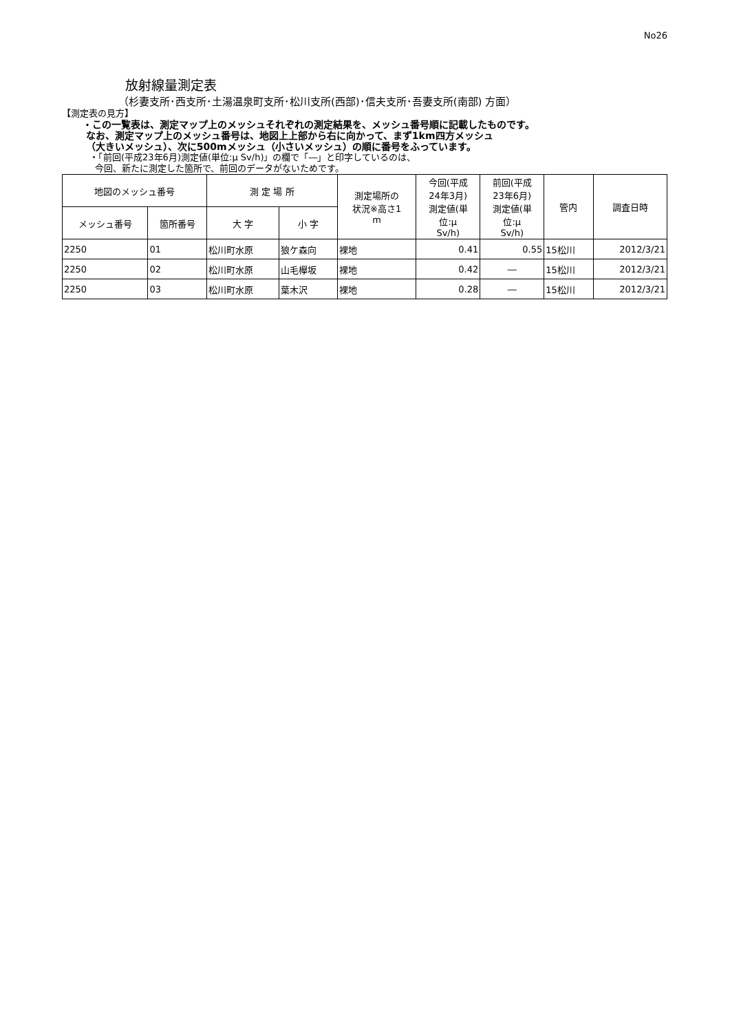No26
放射線量測定表
（杉妻支所･西支所･土湯温泉町支所･松川支所(西部)･信夫支所･吾妻支所(南部) 方面）
【測定表の見方】
・この一覧表は、測定マップ上のメッシュそれぞれの測定結果を、メッシュ番号順に記載したものです。
なお、測定マップ上のメッシュ番号は、地図上上部から右に向かって、まず1km四方メッシュ
（大きいメッシュ）、次に500mメッシュ（小さいメッシュ）の順に番号をふっています。
・「前回(平成23年6月)測定値(単位:μ Sv/h)」の欄で「―」と印字しているのは、
今回、新たに測定した箇所で、前回のデータがないためです。
| 地図のメッシュ番号 | | 測 定 場 所 | | 測定場所の 状況※高さ1 m | 今回(平成 24年3月) 測定値(単 位:μ Sv/h) | 前回(平成 23年6月) 測定値(単 位:μ Sv/h) | 管内 | 調査日時 |
| --- | --- | --- | --- | --- | --- | --- | --- | --- |
| メッシュ番号 | 箇所番号 | 大 字 | 小 字 | | | | | |
| 2250 | 01 | 松川町水原 | 狼ケ森向 | 裸地 | 0.41 | 0.55 | 15松川 | 2012/3/21 |
| 2250 | 02 | 松川町水原 | 山毛欅坂 | 裸地 | 0.42 | ― | 15松川 | 2012/3/21 |
| 2250 | 03 | 松川町水原 | 葉木沢 | 裸地 | 0.28 | ― | 15松川 | 2012/3/21 |